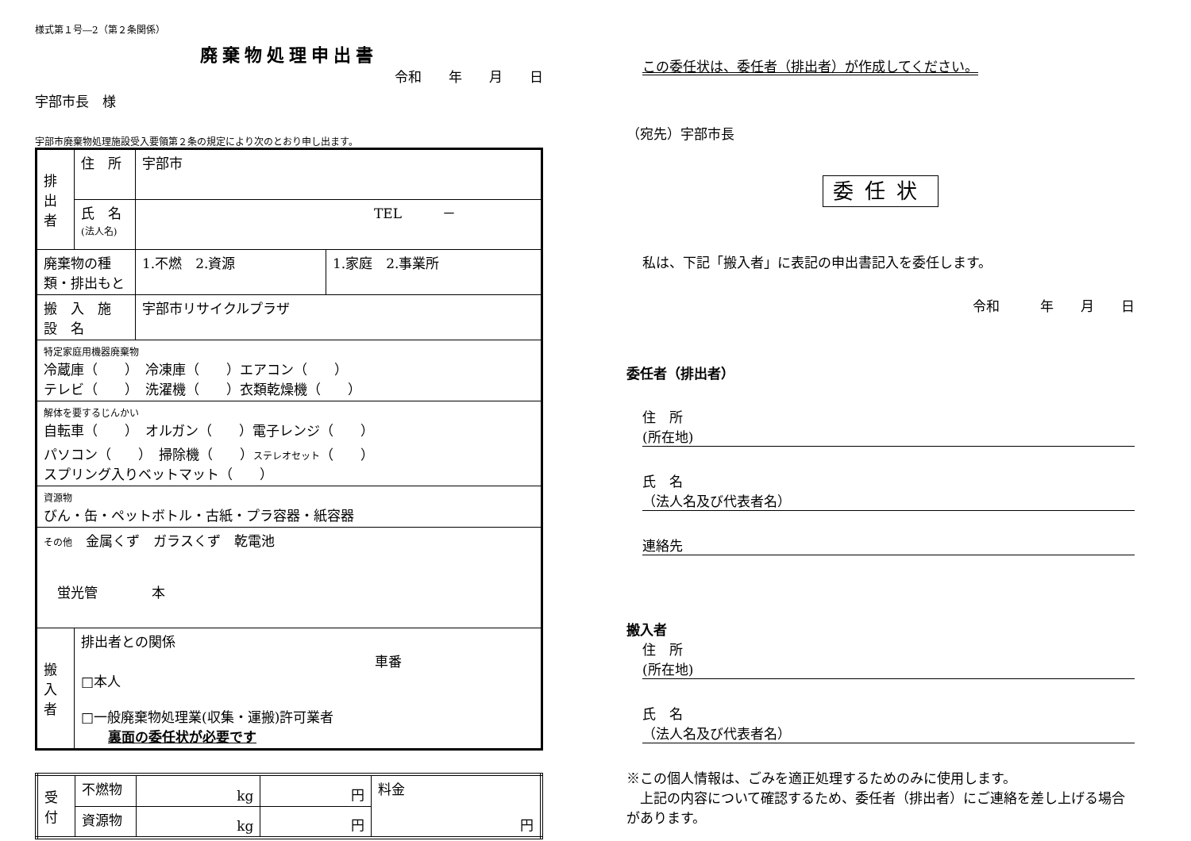様式第１号―2（第２条関係）
廃棄物処理申出書
令和　　年　　月　　日
宇部市長　様
宇部市廃棄物処理施設受入要領第２条の規定により次のとおり申し出ます。
| 排出者 | 住 所 | 宇部市 | |
| | 氏 名 (法人名) | TEL － | |
| 廃棄物の種類・排出もと | | 1.不燃 2.資源 | 1.家庭 2.事業所 |
| 搬 入 施 設 名 | | 宇部市リサイクルプラザ | |
| 特定家庭用機器廃棄物 冷蔵庫（ ） 冷凍庫（ ）エアコン（ ） テレビ（ ） 洗濯機（ ）衣類乾燥機（ ） | | | |
| 解体を要するじんかい 自転車（ ） オルガン（ ）電子レンジ（ ） パソコン（ ） 掃除機（ ） ステレオセット （ ） スプリング入りベットマット（ ） | | | |
| 資源物 びん・缶・ペットボトル・古紙・プラ容器・紙容器 | | | |
| その他 金属くず ガラスくず 乾電池 蛍光管 本 | | | |
| 搬入者 | 排出者との関係 車番 □本人 □一般廃棄物処理業(収集・運搬)許可業者 裏面の委任状が必要です | | |
| 受付 | 不燃物 | kg | 円 | 料金 円 |
| | 資源物 | kg | 円 | |
この委任状は、委任者（排出者）が作成してください。
（宛先）宇部市長
委任状
私は、下記「搬入者」に表記の申出書記入を委任します。
令和　　　年　　月　　日
委任者（排出者）
住　所
(所在地)
氏　名
（法人名及び代表者名）
連絡先
搬入者
住　所
(所在地)
氏　名
（法人名及び代表者名）
※この個人情報は、ごみを適正処理するためのみに使用します。
　上記の内容について確認するため、委任者（排出者）にご連絡を差し上げる場合があります。